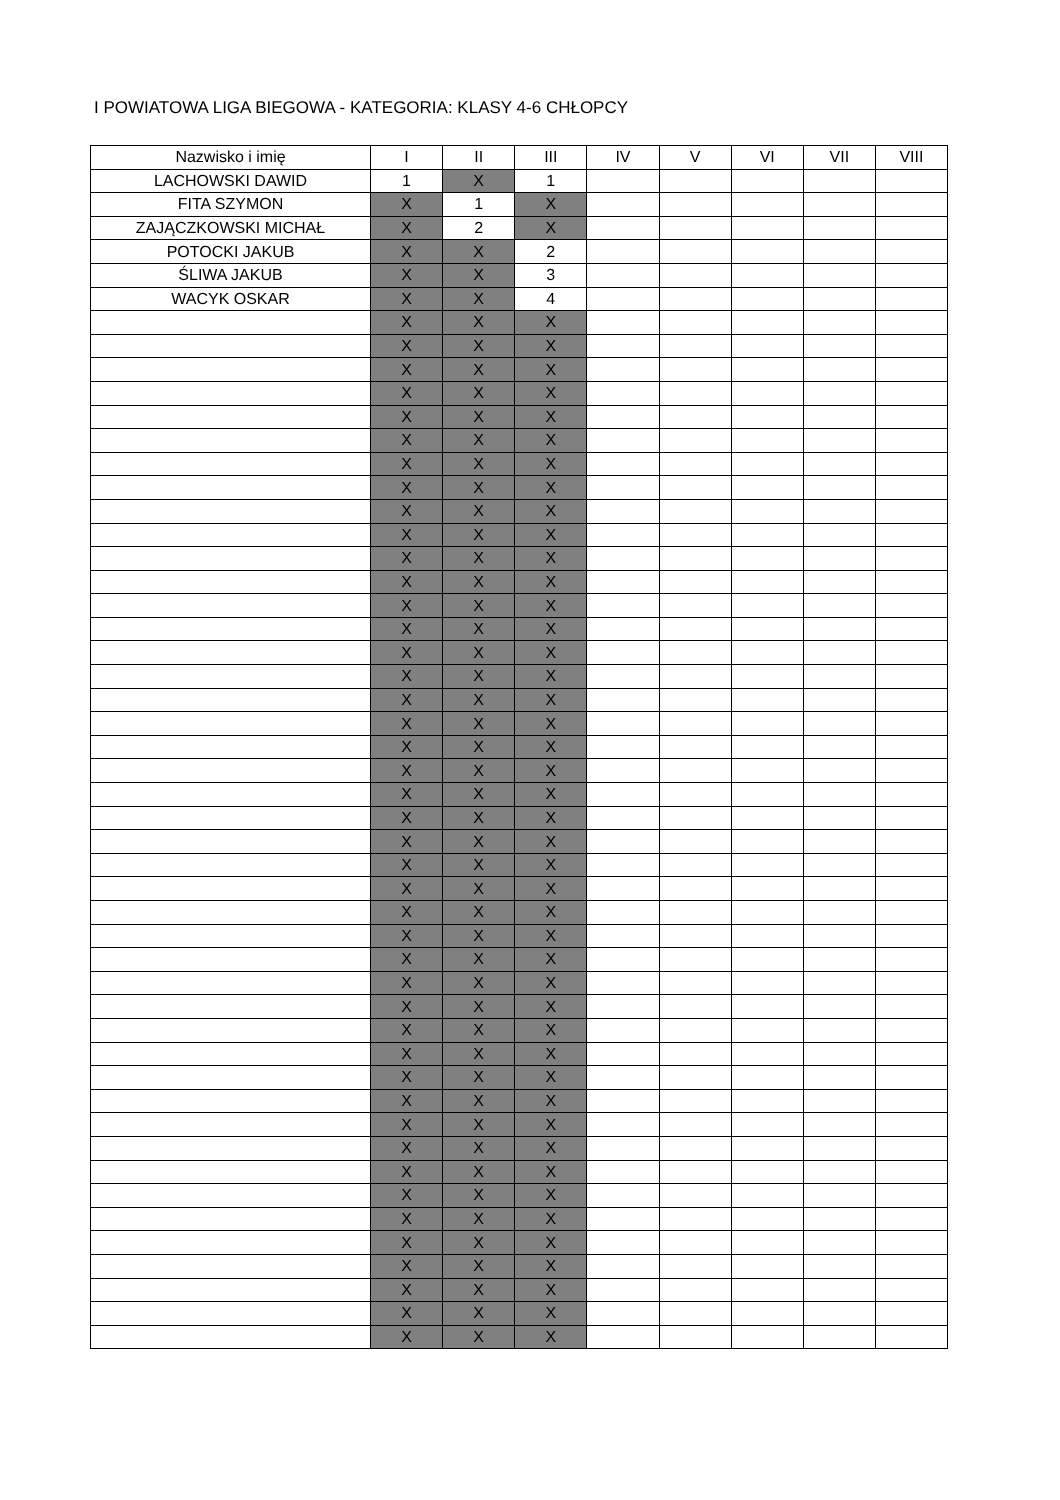I POWIATOWA LIGA BIEGOWA - KATEGORIA: KLASY 4-6 CHŁOPCY
| Nazwisko i imię | I | II | III | IV | V | VI | VII | VIII |
| --- | --- | --- | --- | --- | --- | --- | --- | --- |
| LACHOWSKI DAWID | 1 | X | 1 | | | | | |
| FITA SZYMON | X | 1 | X | | | | | |
| ZAJĄCZKOWSKI MICHAŁ | X | 2 | X | | | | | |
| POTOCKI JAKUB | X | X | 2 | | | | | |
| ŚLIWA JAKUB | X | X | 3 | | | | | |
| WACYK OSKAR | X | X | 4 | | | | | |
| | X | X | X | | | | | |
| | X | X | X | | | | | |
| | X | X | X | | | | | |
| | X | X | X | | | | | |
| | X | X | X | | | | | |
| | X | X | X | | | | | |
| | X | X | X | | | | | |
| | X | X | X | | | | | |
| | X | X | X | | | | | |
| | X | X | X | | | | | |
| | X | X | X | | | | | |
| | X | X | X | | | | | |
| | X | X | X | | | | | |
| | X | X | X | | | | | |
| | X | X | X | | | | | |
| | X | X | X | | | | | |
| | X | X | X | | | | | |
| | X | X | X | | | | | |
| | X | X | X | | | | | |
| | X | X | X | | | | | |
| | X | X | X | | | | | |
| | X | X | X | | | | | |
| | X | X | X | | | | | |
| | X | X | X | | | | | |
| | X | X | X | | | | | |
| | X | X | X | | | | | |
| | X | X | X | | | | | |
| | X | X | X | | | | | |
| | X | X | X | | | | | |
| | X | X | X | | | | | |
| | X | X | X | | | | | |
| | X | X | X | | | | | |
| | X | X | X | | | | | |
| | X | X | X | | | | | |
| | X | X | X | | | | | |
| | X | X | X | | | | | |
| | X | X | X | | | | | |
| | X | X | X | | | | | |
| | X | X | X | | | | | |
| | X | X | X | | | | | |
| | X | X | X | | | | | |
| | X | X | X | | | | | |
| | X | X | X | | | | | |
| | X | X | X | | | | | |